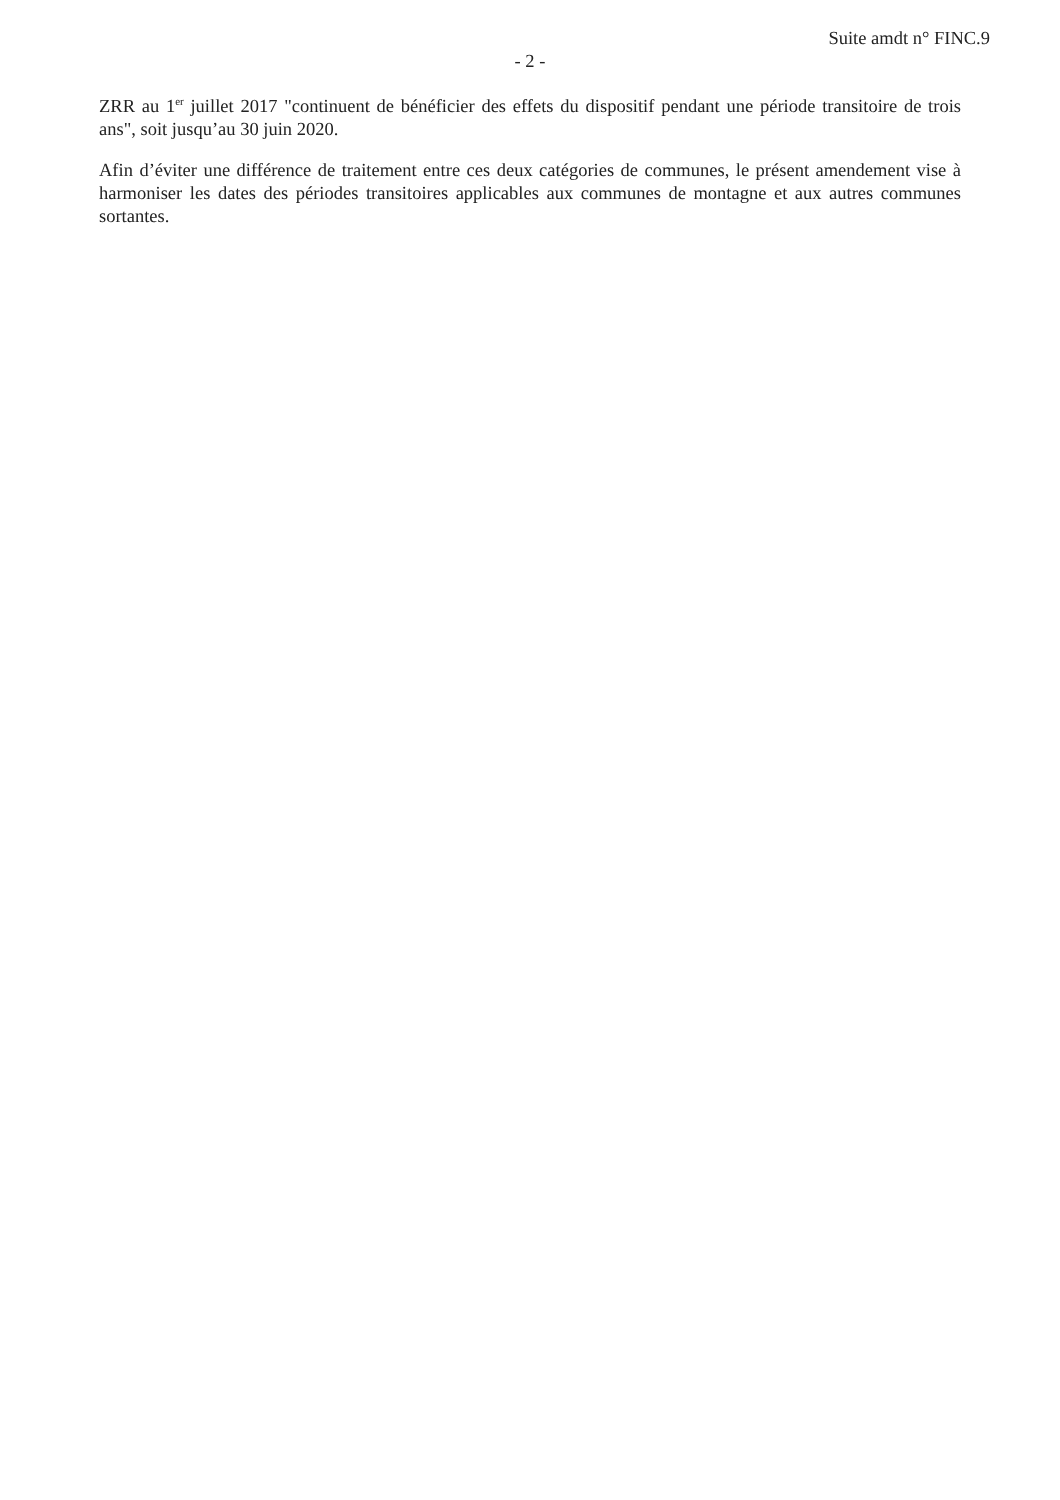Suite amdt n° FINC.9
- 2 -
ZRR au 1<sup>er</sup> juillet 2017 "continuent de bénéficier des effets du dispositif pendant une période transitoire de trois ans", soit jusqu’au 30 juin 2020.
Afin d’éviter une différence de traitement entre ces deux catégories de communes, le présent amendement vise à harmoniser les dates des périodes transitoires applicables aux communes de montagne et aux autres communes sortantes.